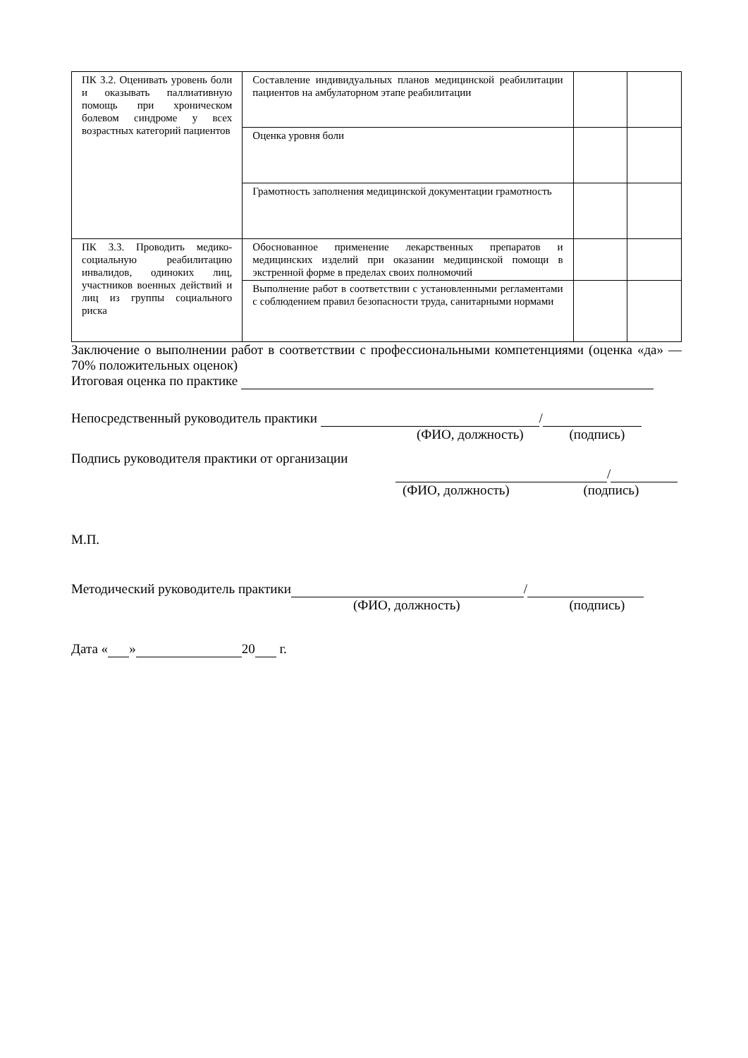| ПК 3.2. Оценивать уровень боли и оказывать паллиативную помощь при хроническом болевом синдроме у всех возрастных категорий пациентов | Составление индивидуальных планов медицинской реабилитации пациентов на амбулаторном этапе реабилитации | | |
| | Оценка уровня боли | | |
| | Грамотность заполнения медицинской документации грамотность | | |
| ПК 3.3. Проводить медико-социальную реабилитацию инвалидов, одиноких лиц, участников военных действий и лиц из группы социального риска | Обоснованное применение лекарственных препаратов и медицинских изделий при оказании медицинской помощи в экстренной форме в пределах своих полномочий | | |
| | Выполнение работ в соответствии с установленными регламентами с соблюдением правил безопасности труда, санитарными нормами | | |
Заключение о выполнении работ в соответствии с профессиональными компетенциями (оценка «да» — 70% положительных оценок)
Итоговая оценка по практике
Непосредственный руководитель практики /
(ФИО, должность) (подпись)
Подпись руководителя практики от организации
/
(ФИО, должность) (подпись)
М.П.
Методический руководитель практики /
(ФИО, должность) (подпись)
Дата « » 20 г.